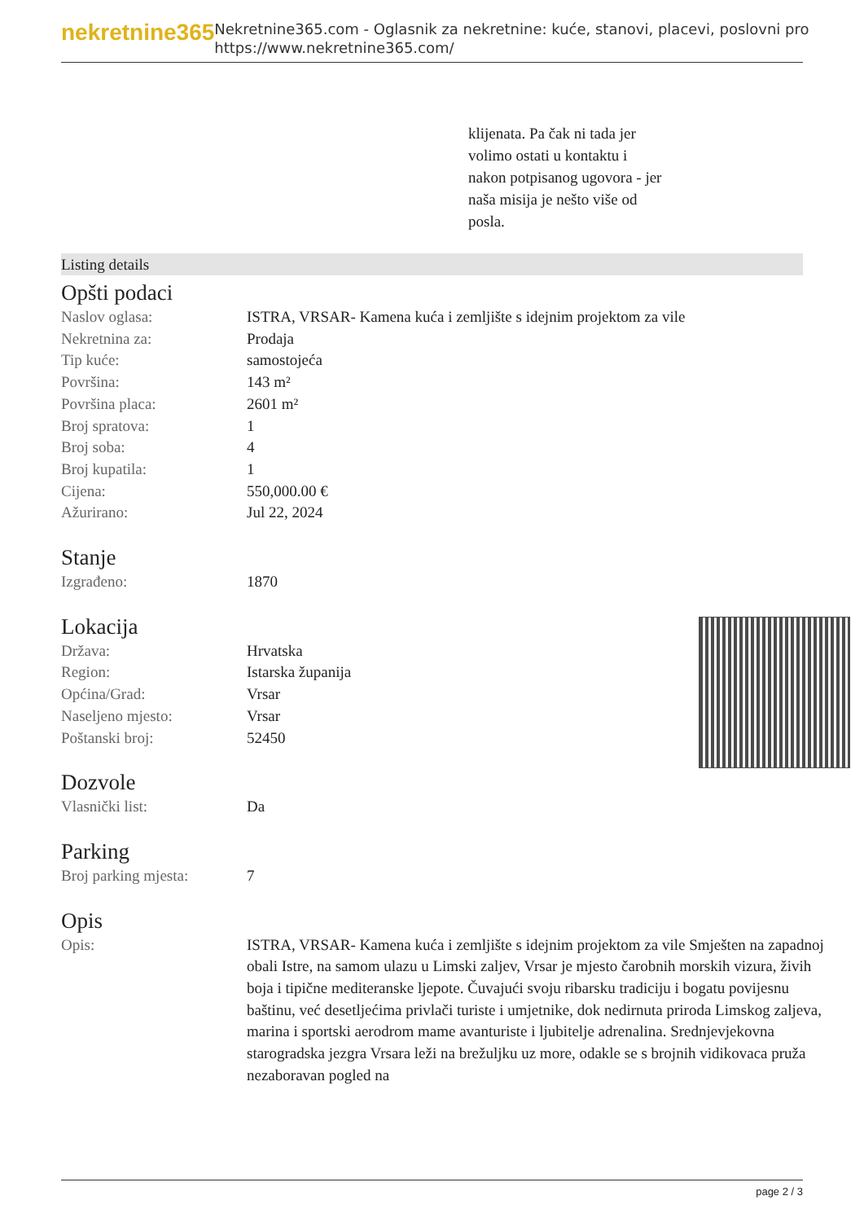nekretnine365
Nekretnine365.com - Oglasnik za nekretnine: kuće, stanovi, placevi, poslovni pro
https://www.nekretnine365.com/
klijenata. Pa čak ni tada jer
volimo ostati u kontaktu i
nakon potpisanog ugovora - jer
naša misija je nešto više od
posla.
Listing details
Opšti podaci
| Naslov oglasa: | ISTRA, VRSAR- Kamena kuća i zemljište s idejnim projektom za vile |
| Nekretnina za: | Prodaja |
| Tip kuće: | samostojeća |
| Površina: | 143 m² |
| Površina placa: | 2601 m² |
| Broj spratova: | 1 |
| Broj soba: | 4 |
| Broj kupatila: | 1 |
| Cijena: | 550,000.00 € |
| Ažurirano: | Jul 22, 2024 |
Stanje
| Izgrađeno: | 1870 |
Lokacija
| Država: | Hrvatska |
| Region: | Istarska županija |
| Općina/Grad: | Vrsar |
| Naseljeno mjesto: | Vrsar |
| Poštanski broj: | 52450 |
Dozvole
| Vlasnički list: | Da |
Parking
| Broj parking mjesta: | 7 |
Opis
| Opis: | ISTRA, VRSAR- Kamena kuća i zemljište s idejnim projektom za vile Smješten na zapadnoj obali Istre, na samom ulazu u Limski zaljev, Vrsar je mjesto čarobnih morskih vizura, živih boja i tipične mediteranske ljepote. Čuvajući svoju ribarsku tradiciju i bogatu povijesnu baštinu, već desetljećima privlači turiste i umjetnike, dok nedirnuta priroda Limskog zaljeva, marina i sportski aerodrom mame avanturiste i ljubitelje adrenalina. Srednjevjekovna starogradska jezgra Vrsara leži na brežuljku uz more, odakle se s brojnih vidikovaca pruža nezaboravan pogled na |
page 2 / 3